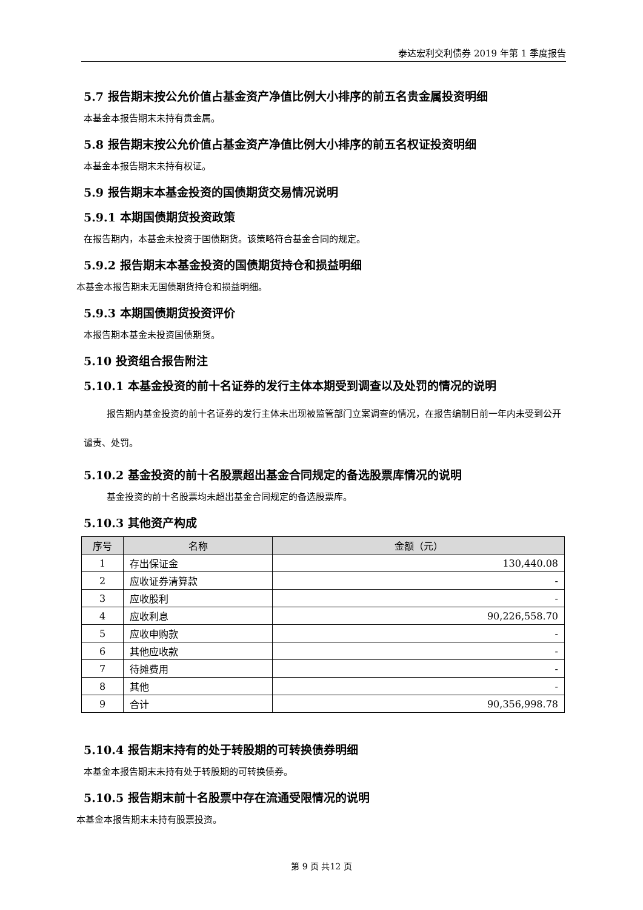泰达宏利交利债券 2019 年第 1 季度报告
5.7 报告期末按公允价值占基金资产净值比例大小排序的前五名贵金属投资明细
本基金本报告期末未持有贵金属。
5.8 报告期末按公允价值占基金资产净值比例大小排序的前五名权证投资明细
本基金本报告期末未持有权证。
5.9 报告期末本基金投资的国债期货交易情况说明
5.9.1 本期国债期货投资政策
在报告期内，本基金未投资于国债期货。该策略符合基金合同的规定。
5.9.2 报告期末本基金投资的国债期货持仓和损益明细
本基金本报告期末无国债期货持仓和损益明细。
5.9.3 本期国债期货投资评价
本报告期本基金未投资国债期货。
5.10 投资组合报告附注
5.10.1 本基金投资的前十名证券的发行主体本期受到调查以及处罚的情况的说明
报告期内基金投资的前十名证券的发行主体未出现被监管部门立案调查的情况，在报告编制日前一年内未受到公开谴责、处罚。
5.10.2 基金投资的前十名股票超出基金合同规定的备选股票库情况的说明
基金投资的前十名股票均未超出基金合同规定的备选股票库。
5.10.3 其他资产构成
| 序号 | 名称 | 金额（元） |
| --- | --- | --- |
| 1 | 存出保证金 | 130,440.08 |
| 2 | 应收证券清算款 | - |
| 3 | 应收股利 | - |
| 4 | 应收利息 | 90,226,558.70 |
| 5 | 应收申购款 | - |
| 6 | 其他应收款 | - |
| 7 | 待摊费用 | - |
| 8 | 其他 | - |
| 9 | 合计 | 90,356,998.78 |
5.10.4 报告期末持有的处于转股期的可转换债券明细
本基金本报告期末未持有处于转股期的可转换债券。
5.10.5 报告期末前十名股票中存在流通受限情况的说明
本基金本报告期末未持有股票投资。
第 9 页 共12 页